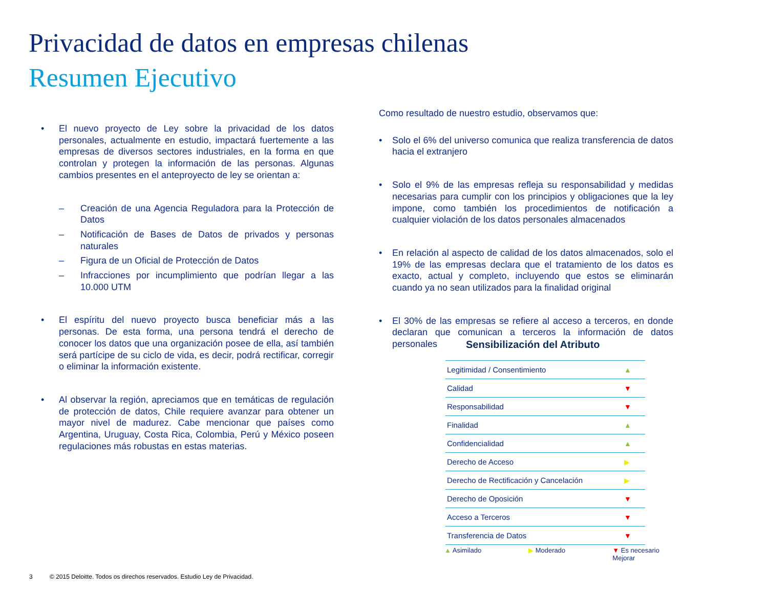Privacidad de datos en empresas chilenas
Resumen Ejecutivo
• El nuevo proyecto de Ley sobre la privacidad de los datos personales, actualmente en estudio, impactará fuertemente a las empresas de diversos sectores industriales, en la forma en que controlan y protegen la información de las personas. Algunas cambios presentes en el anteproyecto de ley se orientan a:
– Creación de una Agencia Reguladora para la Protección de Datos
– Notificación de Bases de Datos de privados y personas naturales
– Figura de un Oficial de Protección de Datos
– Infracciones por incumplimiento que podrían llegar a las 10.000 UTM
• El espíritu del nuevo proyecto busca beneficiar más a las personas. De esta forma, una persona tendrá el derecho de conocer los datos que una organización posee de ella, así también será partícipe de su ciclo de vida, es decir, podrá rectificar, corregir o eliminar la información existente.
• Al observar la región, apreciamos que en temáticas de regulación de protección de datos, Chile requiere avanzar para obtener un mayor nivel de madurez. Cabe mencionar que países como Argentina, Uruguay, Costa Rica, Colombia, Perú y México poseen regulaciones más robustas en estas materias.
Como resultado de nuestro estudio, observamos que:
• Solo el 6% del universo comunica que realiza transferencia de datos hacia el extranjero
• Solo el 9% de las empresas refleja su responsabilidad y medidas necesarias para cumplir con los principios y obligaciones que la ley impone, como también los procedimientos de notificación a cualquier violación de los datos personales almacenados
• En relación al aspecto de calidad de los datos almacenados, solo el 19% de las empresas declara que el tratamiento de los datos es exacto, actual y completo, incluyendo que estos se eliminarán cuando ya no sean utilizados para la finalidad original
• El 30% de las empresas se refiere al acceso a terceros, en donde declaran que comunican a terceros la información de datos personales
Sensibilización del Atributo
| Legitimidad / Consentimiento | ▲ |
| Calidad | ▼ |
| Responsabilidad | ▼ |
| Finalidad | ▲ |
| Confidencialidad | ▲ |
| Derecho de Acceso | ▶ |
| Derecho de Rectificación y Cancelación | ▶ |
| Derecho de Oposición | ▼ |
| Acceso a Terceros | ▼ |
| Transferencia de Datos | ▼ |
▲ Asimilado ▶ Moderado ▼ Es necesario
Mejorar
3 © 2015 Deloitte. Todos os direchos reservados. Estudio Ley de Privacidad.